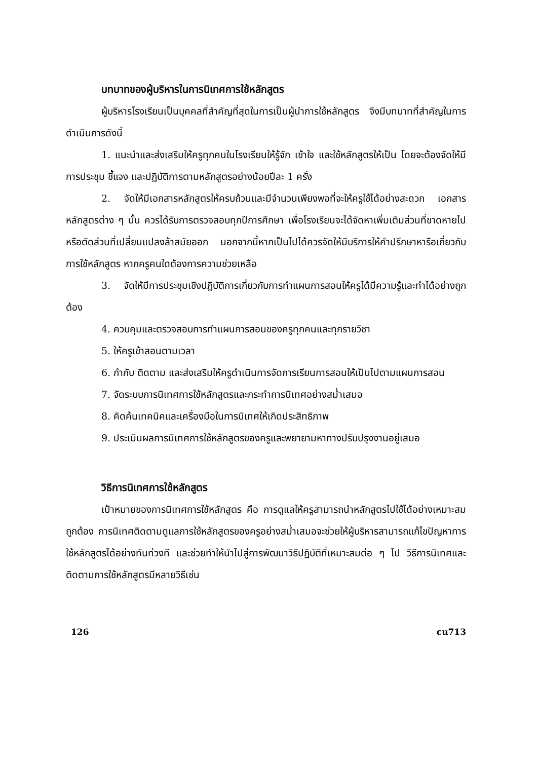บทบาทของผู้บริหารในการนิเทศการใช้หลักสูตร
ผู้บริหารโรงเรียนเป็นบุคคลที่สำคัญที่สุดในการเป็นผู้นำการใช้หลักสูตร จึงมีบทบาทที่สำคัญในการดำเนินการดังนี้
1. แนะนำและส่งเสริมให้ครูทุกคนในโรงเรียนให้รู้จัก เข้าใจ และใช้หลักสูตรให้เป็น โดยจะต้องจัดให้มีการประชุม ชี้แจง และปฏิบัติการตามหลักสูตรอย่างน้อยปีละ 1 ครั้ง
2. จัดให้มีเอกสารหลักสูตรให้ครบถ้วนและมีจำนวนเพียงพอที่จะให้ครูใช้ได้อย่างสะดวก เอกสารหลักสูตรต่าง ๆ นั้น ควรได้รับการตรวจสอบทุกปีการศึกษา เพื่อโรงเรียนจะได้จัดหาเพิ่มเติมส่วนที่ขาดหายไป หรือตัดส่วนที่เปลี่ยนแปลงล้าสมัยออก นอกจากนี้หากเป็นไปได้ควรจัดให้มีบริการให้คำปรึกษาหารือเกี่ยวกับการใช้หลักสูตร หากครูคนใดต้องการความช่วยเหลือ
3. จัดให้มีการประชุมเชิงปฏิบัติการเกี่ยวกับการทำแผนการสอนให้ครูได้มีความรู้และทำได้อย่างถูกต้อง
4. ควบคุมและตรวจสอบการทำแผนการสอนของครูทุกคนและทุกรายวิชา
5. ให้ครูเข้าสอนตามเวลา
6. กำกับ ติดตาม และส่งเสริมให้ครูดำเนินการจัดการเรียนการสอนให้เป็นไปตามแผนการสอน
7. จัดระบบการนิเทศการใช้หลักสูตรและกระทำการนิเทศอย่างสม่ำเสมอ
8. คิดค้นเทคนิคและเครื่องมือในการนิเทศให้เกิดประสิทธิภาพ
9. ประเมินผลการนิเทศการใช้หลักสูตรของครูและพยายามหาทางปรับปรุงงานอยู่เสมอ
วิธีการนิเทศการใช้หลักสูตร
เป้าหมายของการนิเทศการใช้หลักสูตร คือ การดูแลให้ครูสามารถนำหลักสูตรไปใช้ได้อย่างเหมาะสมถูกต้อง การนิเทศติดตามดูแลการใช้หลักสูตรของครูอย่างสม่ำเสมอจะช่วยให้ผู้บริหารสามารถแก้ไขปัญหาการใช้หลักสูตรได้อย่างทันท่วงที และช่วยทำให้นำไปสู่การพัฒนาวิธีปฏิบัติที่เหมาะสมต่อ ๆ ไป วิธีการนิเทศและติดตามการใช้หลักสูตรมีหลายวิธีเช่น
126 cu713